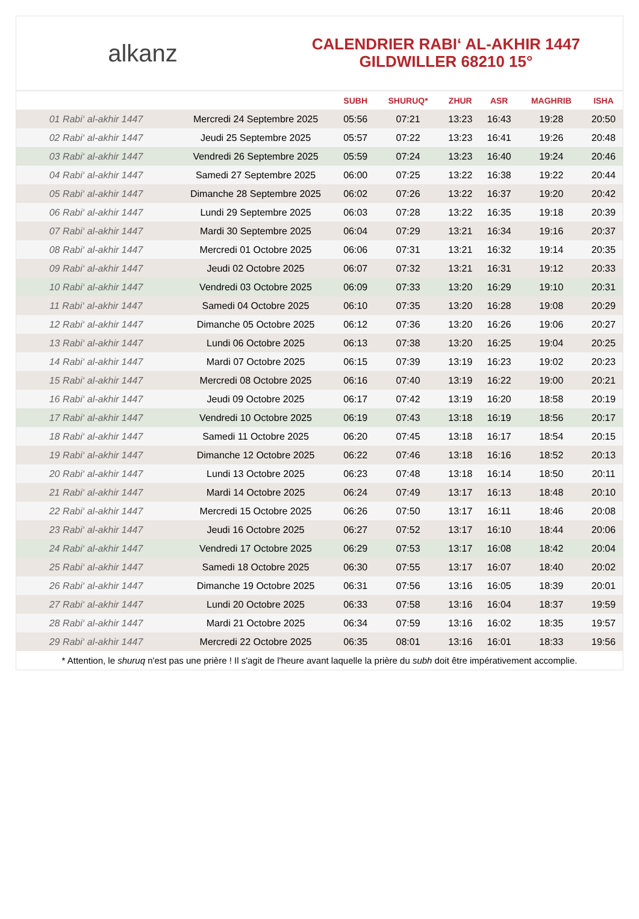alkanz
CALENDRIER RABI‘ AL-AKHIR 1447
GILDWILLER 68210 15°
| | | SUBH | SHURUQ* | ZHUR | ASR | MAGHRIB | ISHA |
| --- | --- | --- | --- | --- | --- | --- | --- |
| 01 Rabi‘ al-akhir 1447 | Mercredi 24 Septembre 2025 | 05:56 | 07:21 | 13:23 | 16:43 | 19:28 | 20:50 |
| 02 Rabi‘ al-akhir 1447 | Jeudi 25 Septembre 2025 | 05:57 | 07:22 | 13:23 | 16:41 | 19:26 | 20:48 |
| 03 Rabi‘ al-akhir 1447 | Vendredi 26 Septembre 2025 | 05:59 | 07:24 | 13:23 | 16:40 | 19:24 | 20:46 |
| 04 Rabi‘ al-akhir 1447 | Samedi 27 Septembre 2025 | 06:00 | 07:25 | 13:22 | 16:38 | 19:22 | 20:44 |
| 05 Rabi‘ al-akhir 1447 | Dimanche 28 Septembre 2025 | 06:02 | 07:26 | 13:22 | 16:37 | 19:20 | 20:42 |
| 06 Rabi‘ al-akhir 1447 | Lundi 29 Septembre 2025 | 06:03 | 07:28 | 13:22 | 16:35 | 19:18 | 20:39 |
| 07 Rabi‘ al-akhir 1447 | Mardi 30 Septembre 2025 | 06:04 | 07:29 | 13:21 | 16:34 | 19:16 | 20:37 |
| 08 Rabi‘ al-akhir 1447 | Mercredi 01 Octobre 2025 | 06:06 | 07:31 | 13:21 | 16:32 | 19:14 | 20:35 |
| 09 Rabi‘ al-akhir 1447 | Jeudi 02 Octobre 2025 | 06:07 | 07:32 | 13:21 | 16:31 | 19:12 | 20:33 |
| 10 Rabi‘ al-akhir 1447 | Vendredi 03 Octobre 2025 | 06:09 | 07:33 | 13:20 | 16:29 | 19:10 | 20:31 |
| 11 Rabi‘ al-akhir 1447 | Samedi 04 Octobre 2025 | 06:10 | 07:35 | 13:20 | 16:28 | 19:08 | 20:29 |
| 12 Rabi‘ al-akhir 1447 | Dimanche 05 Octobre 2025 | 06:12 | 07:36 | 13:20 | 16:26 | 19:06 | 20:27 |
| 13 Rabi‘ al-akhir 1447 | Lundi 06 Octobre 2025 | 06:13 | 07:38 | 13:20 | 16:25 | 19:04 | 20:25 |
| 14 Rabi‘ al-akhir 1447 | Mardi 07 Octobre 2025 | 06:15 | 07:39 | 13:19 | 16:23 | 19:02 | 20:23 |
| 15 Rabi‘ al-akhir 1447 | Mercredi 08 Octobre 2025 | 06:16 | 07:40 | 13:19 | 16:22 | 19:00 | 20:21 |
| 16 Rabi‘ al-akhir 1447 | Jeudi 09 Octobre 2025 | 06:17 | 07:42 | 13:19 | 16:20 | 18:58 | 20:19 |
| 17 Rabi‘ al-akhir 1447 | Vendredi 10 Octobre 2025 | 06:19 | 07:43 | 13:18 | 16:19 | 18:56 | 20:17 |
| 18 Rabi‘ al-akhir 1447 | Samedi 11 Octobre 2025 | 06:20 | 07:45 | 13:18 | 16:17 | 18:54 | 20:15 |
| 19 Rabi‘ al-akhir 1447 | Dimanche 12 Octobre 2025 | 06:22 | 07:46 | 13:18 | 16:16 | 18:52 | 20:13 |
| 20 Rabi‘ al-akhir 1447 | Lundi 13 Octobre 2025 | 06:23 | 07:48 | 13:18 | 16:14 | 18:50 | 20:11 |
| 21 Rabi‘ al-akhir 1447 | Mardi 14 Octobre 2025 | 06:24 | 07:49 | 13:17 | 16:13 | 18:48 | 20:10 |
| 22 Rabi‘ al-akhir 1447 | Mercredi 15 Octobre 2025 | 06:26 | 07:50 | 13:17 | 16:11 | 18:46 | 20:08 |
| 23 Rabi‘ al-akhir 1447 | Jeudi 16 Octobre 2025 | 06:27 | 07:52 | 13:17 | 16:10 | 18:44 | 20:06 |
| 24 Rabi‘ al-akhir 1447 | Vendredi 17 Octobre 2025 | 06:29 | 07:53 | 13:17 | 16:08 | 18:42 | 20:04 |
| 25 Rabi‘ al-akhir 1447 | Samedi 18 Octobre 2025 | 06:30 | 07:55 | 13:17 | 16:07 | 18:40 | 20:02 |
| 26 Rabi‘ al-akhir 1447 | Dimanche 19 Octobre 2025 | 06:31 | 07:56 | 13:16 | 16:05 | 18:39 | 20:01 |
| 27 Rabi‘ al-akhir 1447 | Lundi 20 Octobre 2025 | 06:33 | 07:58 | 13:16 | 16:04 | 18:37 | 19:59 |
| 28 Rabi‘ al-akhir 1447 | Mardi 21 Octobre 2025 | 06:34 | 07:59 | 13:16 | 16:02 | 18:35 | 19:57 |
| 29 Rabi‘ al-akhir 1447 | Mercredi 22 Octobre 2025 | 06:35 | 08:01 | 13:16 | 16:01 | 18:33 | 19:56 |
* Attention, le shuruq n'est pas une prière ! Il s'agit de l'heure avant laquelle la prière du subh doit être impérativement accomplie.